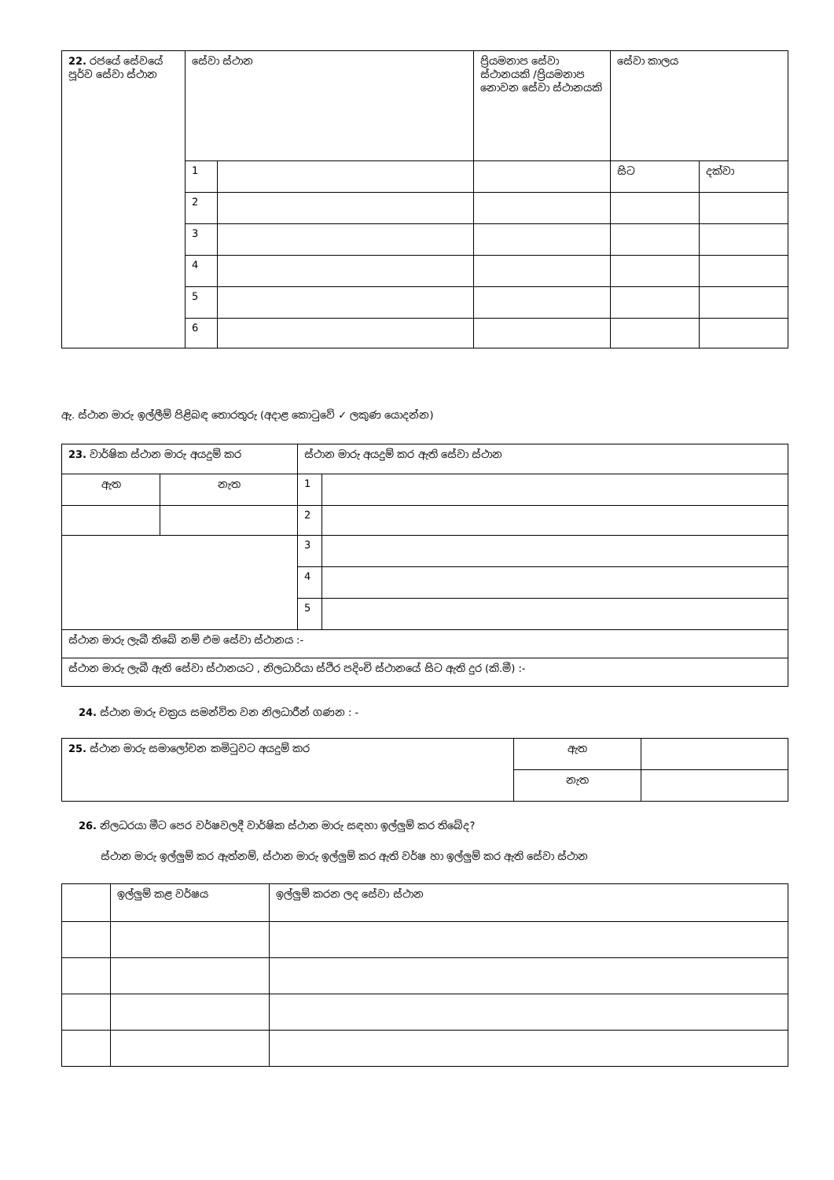| 22. රජයේ සේවයේ පූර්ව සේවා ස්ථාන | සේවා ස්ථාන | | ප්‍රියමනාප සේවා ස්ථානයකි /ප්‍රියමනාප නොවන සේවා ස්ථානයකි | සේවා කාලය | |
| | 1 | | | සිට | දක්වා |
| | 2 | | | | |
| | 3 | | | | |
| | 4 | | | | |
| | 5 | | | | |
| | 6 | | | | |
ඇ. ස්ථාන මාරු ඉල්ලීම් පිළිබඳ තොරතුරු (අදාළ කොටුවේ ✓ ලකුණ යොදන්න)
| 23. වාර්ෂික ස්ථාන මාරු අයදුම් කර | | ස්ථාන මාරු අයදුම් කර ඇති සේවා ස්ථාන | |
| ඇත | නැත | 1 | |
| | | 2 | |
| | | 3 | |
| | | 4 | |
| | | 5 | |
| ස්ථාන මාරු ලැබී තිබේ නම් එම සේවා ස්ථානය :- | | | |
| ස්ථාන මාරු ලැබී ඇති සේවා ස්ථානයට , නිලධාරියා ස්ථිර පදිංචි ස්ථානයේ සිට ඇති දුර (කි.මී) :- | | | |
24. ස්ථාන මාරු චක්‍රය සමන්විත වන නිලධාරීන් ගණන : -
| 25. ස්ථාන මාරු සමාලෝචන කමිටුවට අයදුම් කර | ඇත | |
| | නැත | |
26. නිලධරයා මීට පෙර වර්ෂවලදී වාර්ෂික ස්ථාන මාරු සඳහා ඉල්ලුම් කර තිබේද?
ස්ථාන මාරු ඉල්ලුම් කර ඇත්නම්, ස්ථාන මාරු ඉල්ලුම් කර ඇති වර්ෂ හා ඉල්ලුම් කර ඇති සේවා ස්ථාන
| | ඉල්ලුම් කළ වර්ෂය | ඉල්ලුම් කරන ලද සේවා ස්ථාන |